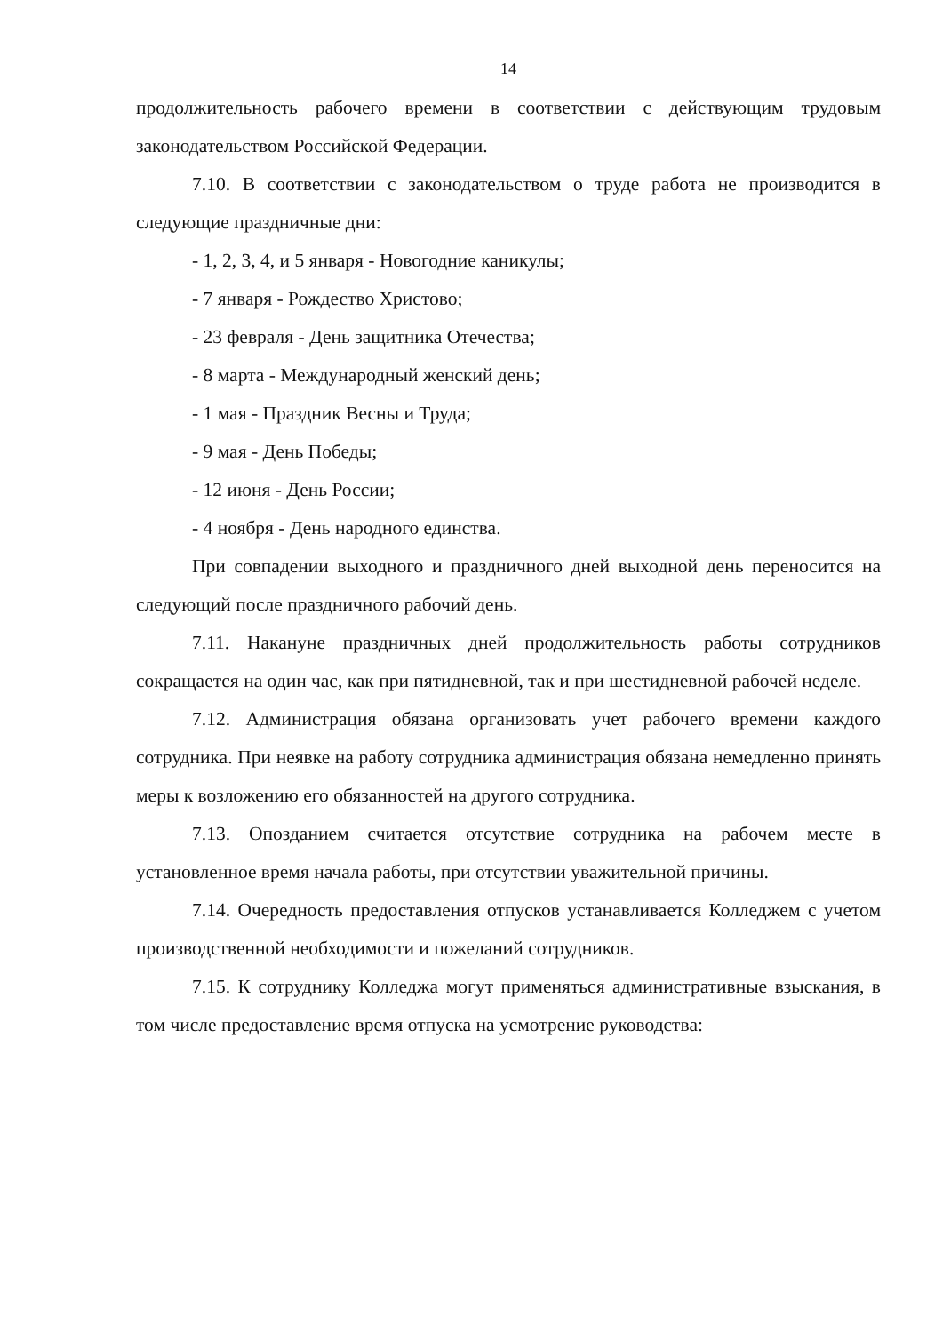14
продолжительность рабочего времени в соответствии с действующим трудовым законодательством Российской Федерации.
7.10. В соответствии с законодательством о труде работа не производится в следующие праздничные дни:
- 1, 2, 3, 4, и 5 января - Новогодние каникулы;
- 7 января - Рождество Христово;
- 23 февраля - День защитника Отечества;
- 8 марта - Международный женский день;
- 1 мая - Праздник Весны и Труда;
- 9 мая - День Победы;
- 12 июня - День России;
- 4 ноября - День народного единства.
При совпадении выходного и праздничного дней выходной день переносится на следующий после праздничного рабочий день.
7.11. Накануне праздничных дней продолжительность работы сотрудников сокращается на один час, как при пятидневной, так и при шестидневной рабочей неделе.
7.12. Администрация обязана организовать учет рабочего времени каждого сотрудника. При неявке на работу сотрудника администрация обязана немедленно принять меры к возложению его обязанностей на другого сотрудника.
7.13. Опозданием считается отсутствие сотрудника на рабочем месте в установленное время начала работы, при отсутствии уважительной причины.
7.14. Очередность предоставления отпусков устанавливается Колледжем с учетом производственной необходимости и пожеланий сотрудников.
7.15. К сотруднику Колледжа могут применяться административные взыскания, в том числе предоставление время отпуска на усмотрение руководства: